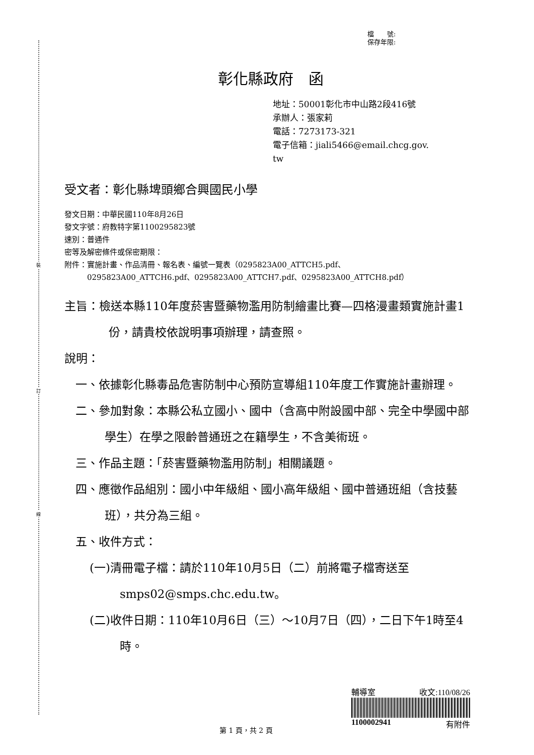裝
訂
線
檔　　號:
保存年限:
彰化縣政府　函
地址：50001彰化市中山路2段416號
承辦人：張家莉
電話：7273173-321
電子信箱：jiali5466@email.chcg.gov.
tw
受文者：彰化縣埤頭鄉合興國民小學
發文日期：中華民國110年8月26日
發文字號：府教特字第1100295823號
速別：普通件
密等及解密條件或保密期限：
附件：實施計畫、作品清冊、報名表、編號一覽表（0295823A00_ATTCH5.pdf、
　　　0295823A00_ATTCH6.pdf、0295823A00_ATTCH7.pdf、0295823A00_ATTCH8.pdf）
主旨：檢送本縣110年度菸害暨藥物濫用防制繪畫比賽—四格漫畫類實施計畫1份，請貴校依說明事項辦理，請查照。
說明：
一、依據彰化縣毒品危害防制中心預防宣導組110年度工作實施計畫辦理。
二、參加對象：本縣公私立國小、國中（含高中附設國中部、完全中學國中部學生）在學之限齡普通班之在籍學生，不含美術班。
三、作品主題：「菸害暨藥物濫用防制」相關議題。
四、應徵作品組別：國小中年級組、國小高年級組、國中普通班組（含技藝班），共分為三組。
五、收件方式：
(一)清冊電子檔：請於110年10月5日（二）前將電子檔寄送至smps02@smps.chc.edu.tw。
(二)收件日期：110年10月6日（三）～10月7日（四），二日下午1時至4時。
輔導室 收文:110/08/26
1100002941 有附件
第 1 頁，共 2 頁